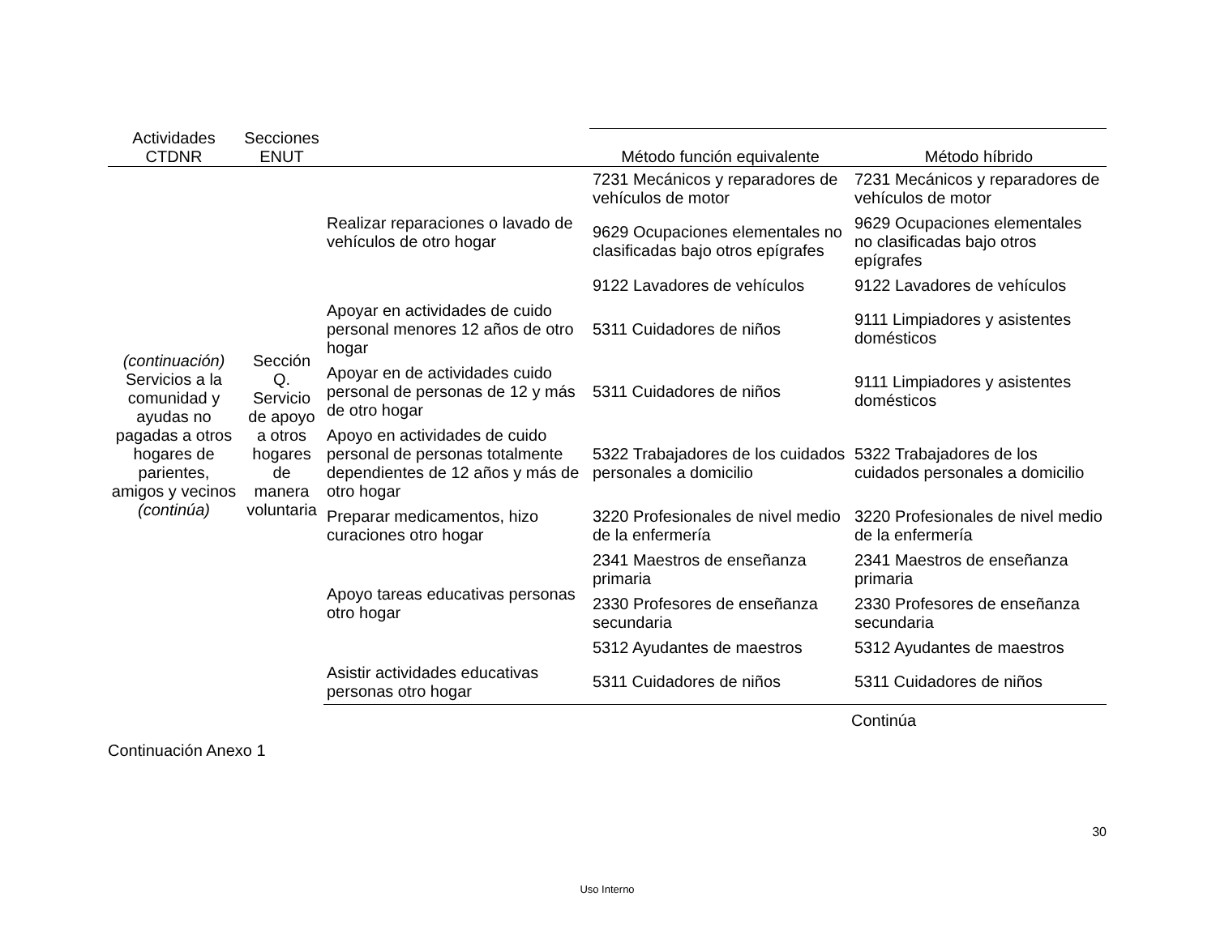| Actividades CTDNR | Secciones ENUT | | Método función equivalente | Método híbrido |
| --- | --- | --- | --- | --- |
| (continuación) Servicios a la comunidad y ayudas no pagadas a otros hogares de parientes, amigos y vecinos (continúa) | Sección Q. Servicio de apoyo a otros hogares de manera voluntaria | Realizar reparaciones o lavado de vehículos de otro hogar | 7231 Mecánicos y reparadores de vehículos de motor | 7231 Mecánicos y reparadores de vehículos de motor |
| | | | 9629 Ocupaciones elementales no clasificadas bajo otros epígrafes | 9629 Ocupaciones elementales no clasificadas bajo otros epígrafes |
| | | | 9122 Lavadores de vehículos | 9122 Lavadores de vehículos |
| | | Apoyar en actividades de cuido personal menores 12 años de otro hogar | 5311 Cuidadores de niños | 9111 Limpiadores y asistentes domésticos |
| | | Apoyar en de actividades cuido personal de personas de 12 y más de otro hogar | 5311 Cuidadores de niños | 9111 Limpiadores y asistentes domésticos |
| | | Apoyo en actividades de cuido personal de personas totalmente dependientes de 12 años y más de otro hogar | 5322 Trabajadores de los cuidados personales a domicilio | 5322 Trabajadores de los cuidados personales a domicilio |
| | | Preparar medicamentos, hizo curaciones otro hogar | 3220 Profesionales de nivel medio de la enfermería | 3220 Profesionales de nivel medio de la enfermería |
| | | Apoyo tareas educativas personas otro hogar | 2341 Maestros de enseñanza primaria | 2341 Maestros de enseñanza primaria |
| | | | 2330 Profesores de enseñanza secundaria | 2330 Profesores de enseñanza secundaria |
| | | | 5312 Ayudantes de maestros | 5312 Ayudantes de maestros |
| | | Asistir actividades educativas personas otro hogar | 5311 Cuidadores de niños | 5311 Cuidadores de niños |
Continúa
Continuación Anexo 1
30
Uso Interno